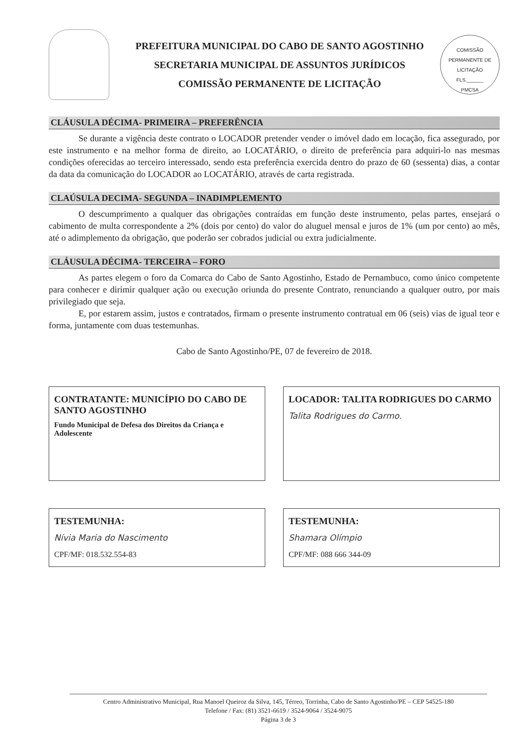PREFEITURA MUNICIPAL DO CABO DE SANTO AGOSTINHO
SECRETARIA MUNICIPAL DE ASSUNTOS JURÍDICOS
COMISSÃO PERMANENTE DE LICITAÇÃO
COMISSÃO PERMANENTE DE LICITAÇÃO
FLS.______
PMCSA
CLÁUSULA DÉCIMA- PRIMEIRA – PREFERÊNCIA
Se durante a vigência deste contrato o LOCADOR pretender vender o imóvel dado em locação, fica assegurado, por este instrumento e na melhor forma de direito, ao LOCATÁRIO, o direito de preferência para adquiri-lo nas mesmas condições oferecidas ao terceiro interessado, sendo esta preferência exercida dentro do prazo de 60 (sessenta) dias, a contar da data da comunicação do LOCADOR ao LOCATÁRIO, através de carta registrada.
CLAÚSULA DECIMA- SEGUNDA – INADIMPLEMENTO
O descumprimento a qualquer das obrigações contraídas em função deste instrumento, pelas partes, ensejará o cabimento de multa correspondente a 2% (dois por cento) do valor do aluguel mensal e juros de 1% (um por cento) ao mês, até o adimplemento da obrigação, que poderão ser cobrados judicial ou extra judicialmente.
CLÁUSULA DÉCIMA- TERCEIRA – FORO
As partes elegem o foro da Comarca do Cabo de Santo Agostinho, Estado de Pernambuco, como único competente para conhecer e dirimir qualquer ação ou execução oriunda do presente Contrato, renunciando a qualquer outro, por mais privilegiado que seja.
E, por estarem assim, justos e contratados, firmam o presente instrumento contratual em 06 (seis) vias de igual teor e forma, juntamente com duas testemunhas.
Cabo de Santo Agostinho/PE, 07 de fevereiro de 2018.
CONTRATANTE: MUNICÍPIO DO CABO DE SANTO AGOSTINHO
Fundo Municipal de Defesa dos Direitos da Criança e Adolescente
LOCADOR: TALITA RODRIGUES DO CARMO
Talita Rodrigues do Carmo.
TESTEMUNHA:
Nívia Maria do Nascimento
CPF/MF: 018.532.554-83
TESTEMUNHA:
Shamara Olímpio
CPF/MF: 088 666 344-09
Centro Administrativo Municipal, Rua Manoel Queiroz da Silva, 145, Térreo, Torrinha, Cabo de Santo Agostinho/PE – CEP 54525-180
Telefone / Fax: (81) 3521-6619 / 3524-9064 / 3524-9075
Página 3 de 3